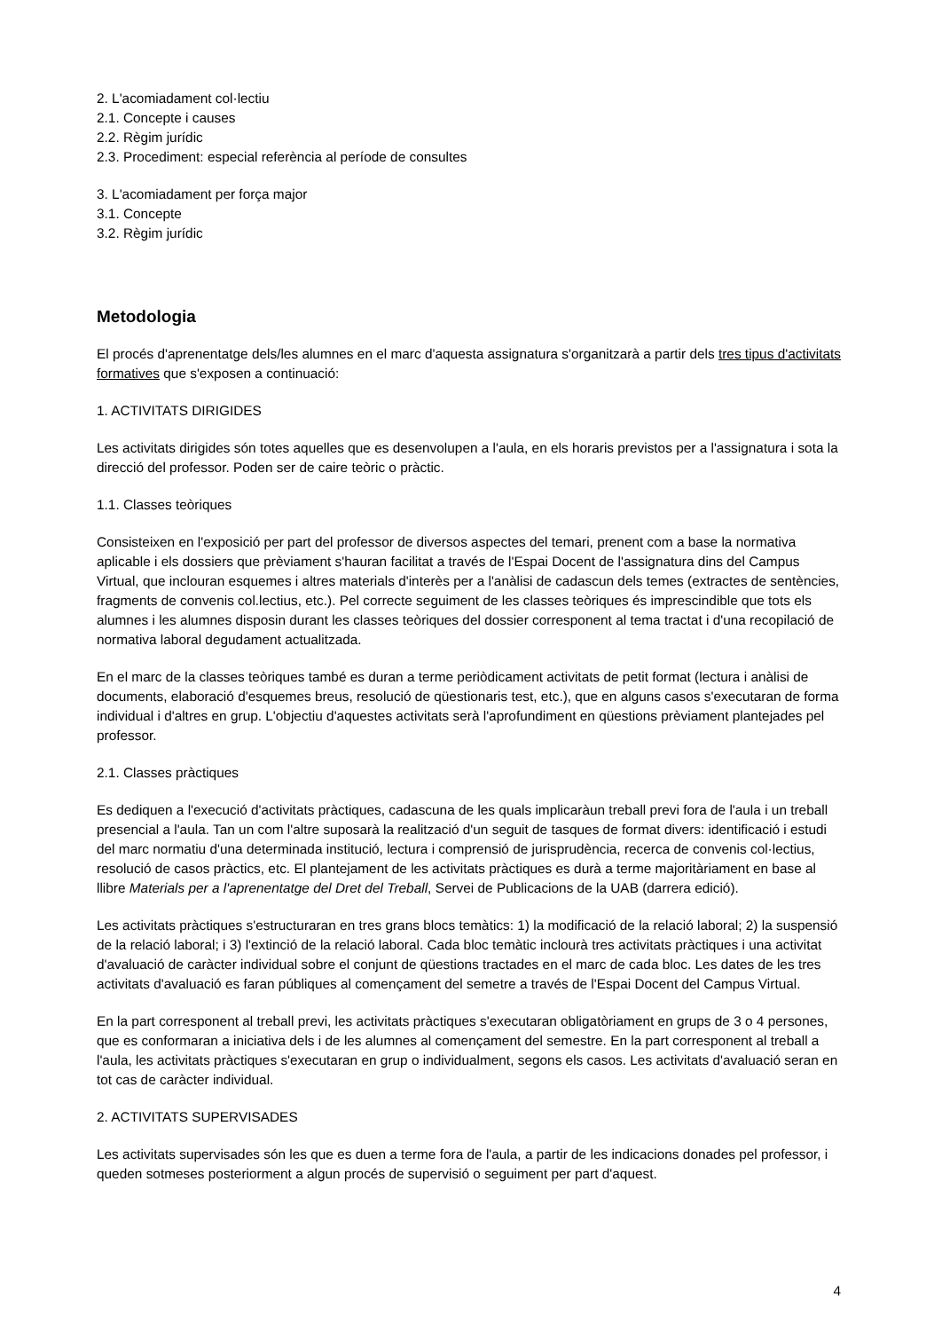2. L'acomiadament col·lectiu
2.1. Concepte i causes
2.2. Règim jurídic
2.3. Procediment: especial referència al període de consultes
3. L'acomiadament per força major
3.1. Concepte
3.2. Règim jurídic
Metodologia
El procés d'aprenentatge dels/les alumnes en el marc d'aquesta assignatura s'organitzarà a partir dels tres tipus d'activitats formatives que s'exposen a continuació:
1. ACTIVITATS DIRIGIDES
Les activitats dirigides són totes aquelles que es desenvolupen a l'aula, en els horaris previstos per a l'assignatura i sota la direcció del professor. Poden ser de caire teòric o pràctic.
1.1. Classes teòriques
Consisteixen en l'exposició per part del professor de diversos aspectes del temari, prenent com a base la normativa aplicable i els dossiers que prèviament s'hauran facilitat a través de l'Espai Docent de l'assignatura dins del Campus Virtual, que inclouran esquemes i altres materials d'interès per a l'anàlisi de cadascun dels temes (extractes de sentències, fragments de convenis col.lectius, etc.). Pel correcte seguiment de les classes teòriques és imprescindible que tots els alumnes i les alumnes disposin durant les classes teòriques del dossier corresponent al tema tractat i d'una recopilació de normativa laboral degudament actualitzada.
En el marc de la classes teòriques també es duran a terme periòdicament activitats de petit format (lectura i anàlisi de documents, elaboració d'esquemes breus, resolució de qüestionaris test, etc.), que en alguns casos s'executaran de forma individual i d'altres en grup. L'objectiu d'aquestes activitats serà l'aprofundiment en qüestions prèviament plantejades pel professor.
2.1. Classes pràctiques
Es dediquen a l'execució d'activitats pràctiques, cadascuna de les quals implicaràun treball previ fora de l'aula i un treball presencial a l'aula. Tan un com l'altre suposarà la realització d'un seguit de tasques de format divers: identificació i estudi del marc normatiu d'una determinada institució, lectura i comprensió de jurisprudència, recerca de convenis col·lectius, resolució de casos pràctics, etc. El plantejament de les activitats pràctiques es durà a terme majoritàriament en base al llibre Materials per a l'aprenentatge del Dret del Treball, Servei de Publicacions de la UAB (darrera edició).
Les activitats pràctiques s'estructuraran en tres grans blocs temàtics: 1) la modificació de la relació laboral; 2) la suspensió de la relació laboral; i 3) l'extinció de la relació laboral. Cada bloc temàtic inclourà tres activitats pràctiques i una activitat d'avaluació de caràcter individual sobre el conjunt de qüestions tractades en el marc de cada bloc. Les dates de les tres activitats d'avaluació es faran públiques al començament del semetre a través de l'Espai Docent del Campus Virtual.
En la part corresponent al treball previ, les activitats pràctiques s'executaran obligatòriament en grups de 3 o 4 persones, que es conformaran a iniciativa dels i de les alumnes al començament del semestre. En la part corresponent al treball a l'aula, les activitats pràctiques s'executaran en grup o individualment, segons els casos. Les activitats d'avaluació seran en tot cas de caràcter individual.
2. ACTIVITATS SUPERVISADES
Les activitats supervisades són les que es duen a terme fora de l'aula, a partir de les indicacions donades pel professor, i queden sotmeses posteriorment a algun procés de supervisió o seguiment per part d'aquest.
4